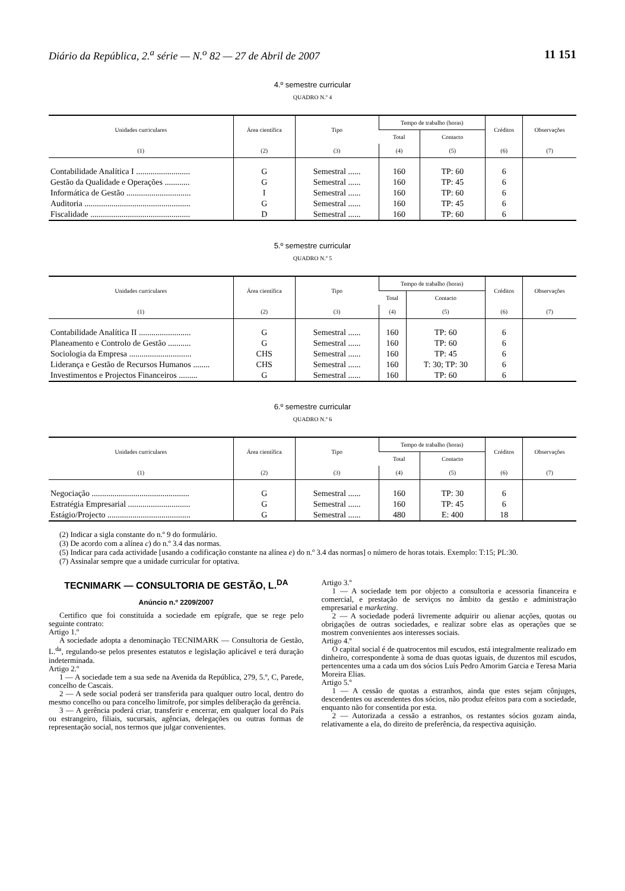Diário da República, 2.<sup>a</sup> série — N.<sup>o</sup> 82 — 27 de Abril de 2007 11 151
4.º semestre curricular
QUADRO N.º 4
| Unidades curriculares | Área científica | Tipo | Tempo de trabalho (horas) | | Créditos | Observações |
| --- | --- | --- | --- | --- | --- | --- |
| | | | Total | Contacto | | |
| (1) | (2) | (3) | (4) | (5) | (6) | (7) |
| Contabilidade Analítica I .......................... | G | Semestral ...... | 160 | TP: 60 | 6 | |
| Gestão da Qualidade e Operações ............ | G | Semestral ...... | 160 | TP: 45 | 6 | |
| Informática de Gestão ............................... | I | Semestral ...... | 160 | TP: 60 | 6 | |
| Auditoria ................................................... | G | Semestral ...... | 160 | TP: 45 | 6 | |
| Fiscalidade ................................................ | D | Semestral ...... | 160 | TP: 60 | 6 | |
5.º semestre curricular
QUADRO N.º 5
| Unidades curriculares | Área científica | Tipo | Tempo de trabalho (horas) | | Créditos | Observações |
| --- | --- | --- | --- | --- | --- | --- |
| | | | Total | Contacto | | |
| (1) | (2) | (3) | (4) | (5) | (6) | (7) |
| Contabilidade Analítica II ......................... | G | Semestral ...... | 160 | TP: 60 | 6 | |
| Planeamento e Controlo de Gestão ........... | G | Semestral ...... | 160 | TP: 60 | 6 | |
| Sociologia da Empresa .............................. | CHS | Semestral ...... | 160 | TP: 45 | 6 | |
| Liderança e Gestão de Recursos Humanos ........ | CHS | Semestral ...... | 160 | T: 30; TP: 30 | 6 | |
| Investimentos e Projectos Financeiros ......... | G | Semestral ...... | 160 | TP: 60 | 6 | |
6.º semestre curricular
QUADRO N.º 6
| Unidades curriculares | Área científica | Tipo | Tempo de trabalho (horas) | | Créditos | Observações |
| --- | --- | --- | --- | --- | --- | --- |
| | | | Total | Contacto | | |
| (1) | (2) | (3) | (4) | (5) | (6) | (7) |
| Negociação ............................................... | G | Semestral ...... | 160 | TP: 30 | 6 | |
| Estratégia Empresarial .............................. | G | Semestral ...... | 160 | TP: 45 | 6 | |
| Estágio/Projecto ........................................ | G | Semestral ...... | 480 | E: 400 | 18 | |
(2) Indicar a sigla constante do n.º 9 do formulário.
(3) De acordo com a alínea c) do n.º 3.4 das normas.
(5) Indicar para cada actividade [usando a codificação constante na alínea e) do n.º 3.4 das normas] o número de horas totais. Exemplo: T:15; PL:30.
(7) Assinalar sempre que a unidade curricular for optativa.
TECNIMARK — CONSULTORIA DE GESTÃO, L.<sup>DA</sup>
Anúncio n.º 2209/2007
Certifico que foi constituída a sociedade em epígrafe, que se rege pelo seguinte contrato:
Artigo 1.º
A sociedade adopta a denominação TECNIMARK — Consultoria de Gestão, L.<sup>da</sup>, regulando-se pelos presentes estatutos e legislação aplicável e terá duração indeterminada.
Artigo 2.º
1 — A sociedade tem a sua sede na Avenida da República, 279, 5.º, C, Parede, concelho de Cascais.
2 — A sede social poderá ser transferida para qualquer outro local, dentro do mesmo concelho ou para concelho limítrofe, por simples deliberação da gerência.
3 — A gerência poderá criar, transferir e encerrar, em qualquer local do País ou estrangeiro, filiais, sucursais, agências, delegações ou outras formas de representação social, nos termos que julgar convenientes.
Artigo 3.º
1 — A sociedade tem por objecto a consultoria e acessoria financeira e comercial, e prestação de serviços no âmbito da gestão e administração empresarial e marketing.
2 — A sociedade poderá livremente adquirir ou alienar acções, quotas ou obrigações de outras sociedades, e realizar sobre elas as operações que se mostrem convenientes aos interesses sociais.
Artigo 4.º
O capital social é de quatrocentos mil escudos, está integralmente realizado em dinheiro, correspondente à soma de duas quotas iguais, de duzentos mil escudos, pertencentes uma a cada um dos sócios Luís Pedro Amorim Garcia e Teresa Maria Moreira Elias.
Artigo 5.º
1 — A cessão de quotas a estranhos, ainda que estes sejam cônjuges, descendentes ou ascendentes dos sócios, não produz efeitos para com a sociedade, enquanto não for consentida por esta.
2 — Autorizada a cessão a estranhos, os restantes sócios gozam ainda, relativamente a ela, do direito de preferência, da respectiva aquisição.